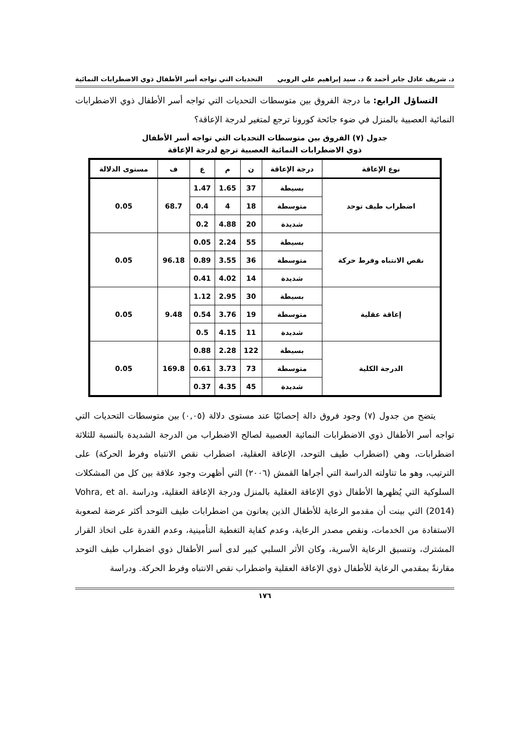د. شريف عادل جابر أحمد & د. سيد إبراهيم علي الروبي التحديات التي تواجه أسر الأطفال ذوي الاضطرابات النمائية
التساؤل الرابع: ما درجة الفروق بين متوسطات التحديات التي تواجه أسر الأطفال ذوي الاضطرابات النمائية العصبية بالمنزل في ضوء جائحة كورونا ترجع لمتغير لدرجة الإعاقة؟
جدول (٧) الفروق بين متوسطات التحديات التي تواجه أسر الأطفال
ذوي الاضطرابات النمائية العصبية ترجع لدرجة الإعاقة
| نوع الإعاقة | درجة الإعاقة | ن | م | ع | ف | مستوى الدلالة |
| --- | --- | --- | --- | --- | --- | --- |
| اضطراب طيف توحد | بسيطة | 37 | 1.65 | 1.47 | 68.7 | 0.05 |
| | متوسطة | 18 | 4 | 0.4 | | |
| | شديدة | 20 | 4.88 | 0.2 | | |
| نقص الانتباه وفرط حركة | بسيطة | 55 | 2.24 | 0.05 | 96.18 | 0.05 |
| | متوسطة | 36 | 3.55 | 0.89 | | |
| | شديدة | 14 | 4.02 | 0.41 | | |
| إعاقة عقلية | بسيطة | 30 | 2.95 | 1.12 | 9.48 | 0.05 |
| | متوسطة | 19 | 3.76 | 0.54 | | |
| | شديدة | 11 | 4.15 | 0.5 | | |
| الدرجة الكلية | بسيطة | 122 | 2.28 | 0.88 | 169.8 | 0.05 |
| | متوسطة | 73 | 3.73 | 0.61 | | |
| | شديدة | 45 | 4.35 | 0.37 | | |
يتضح من جدول (٧) وجود فروق دالة إحصائيًا عند مستوى دلالة (٠,٠٥) بين متوسطات التحديات التي تواجه أسر الأطفال ذوي الاضطرابات النمائية العصبية لصالح الاضطراب من الدرجة الشديدة بالنسبة للثلاثة اضطرابات، وهي (اضطراب طيف التوحد، الإعاقة العقلية، اضطراب نقص الانتباه وفرط الحركة) على الترتيب، وهو ما تناولته الدراسة التي أجراها القمش (٢٠٠٦) التي أظهرت وجود علاقة بين كل من المشكلات السلوكية التي يُظهرها الأطفال ذوي الإعاقة العقلية بالمنزل ودرجة الإعاقة العقلية، ودراسة Vohra, et al. (2014) التي بينت أن مقدمو الرعاية للأطفال الذين يعانون من اضطرابات طيف التوحد أكثر عرضة لصعوبة الاستفادة من الخدمات، ونقص مصدر الرعاية، وعدم كفاية التغطية التأمينية، وعدم القدرة على اتخاذ القرار المشترك، وتنسيق الرعاية الأسرية، وكان الأثر السلبي كبير لدى أسر الأطفال ذوي اضطراب طيف التوحد مقارنةً بمقدمي الرعاية للأطفال ذوي الإعاقة العقلية واضطراب نقص الانتباه وفرط الحركة. ودراسة
١٧٦